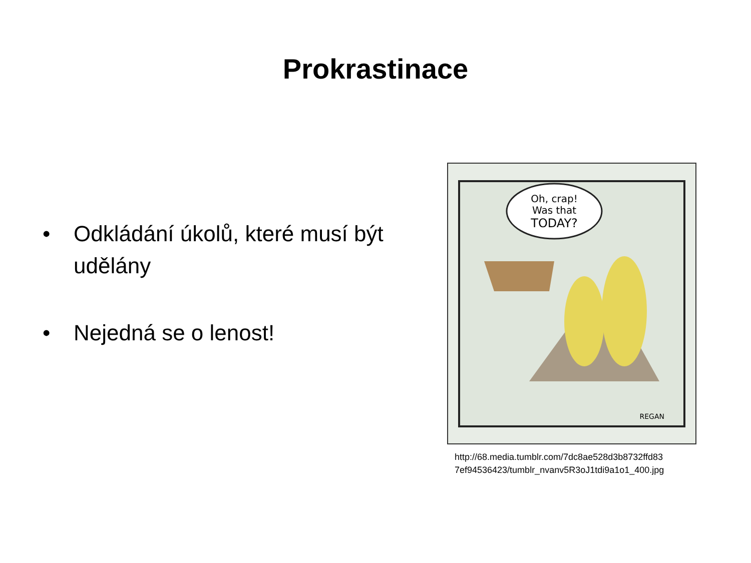Prokrastinace
• Odkládání úkolů, které musí být udělány
• Nejedná se o lenost!
Oh, crap!
Was that
TODAY?
REGAN
http://68.media.tumblr.com/7dc8ae528d3b8732ffd83
7ef94536423/tumblr_nvanv5R3oJ1tdi9a1o1_400.jpg